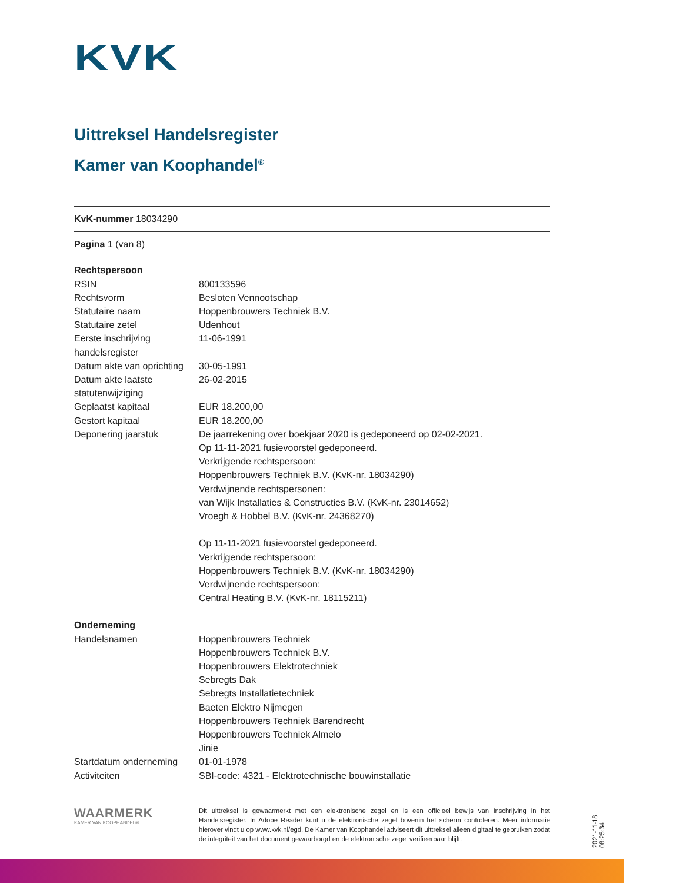KVK
Uittreksel Handelsregister
Kamer van Koophandel<sup>®</sup>
KvK-nummer 18034290
Pagina 1 (van 8)
| Rechtspersoon | |
| RSIN | 800133596 |
| Rechtsvorm | Besloten Vennootschap |
| Statutaire naam | Hoppenbrouwers Techniek B.V. |
| Statutaire zetel | Udenhout |
| Eerste inschrijving handelsregister | 11-06-1991 |
| Datum akte van oprichting | 30-05-1991 |
| Datum akte laatste statutenwijziging | 26-02-2015 |
| Geplaatst kapitaal | EUR 18.200,00 |
| Gestort kapitaal | EUR 18.200,00 |
| Deponering jaarstuk | De jaarrekening over boekjaar 2020 is gedeponeerd op 02-02-2021. Op 11-11-2021 fusievoorstel gedeponeerd. Verkrijgende rechtspersoon: Hoppenbrouwers Techniek B.V. (KvK-nr. 18034290) Verdwijnende rechtspersonen: van Wijk Installaties & Constructies B.V. (KvK-nr. 23014652) Vroegh & Hobbel B.V. (KvK-nr. 24368270) Op 11-11-2021 fusievoorstel gedeponeerd. Verkrijgende rechtspersoon: Hoppenbrouwers Techniek B.V. (KvK-nr. 18034290) Verdwijnende rechtspersoon: Central Heating B.V. (KvK-nr. 18115211) |
| Onderneming | |
| Handelsnamen | Hoppenbrouwers Techniek Hoppenbrouwers Techniek B.V. Hoppenbrouwers Elektrotechniek Sebregts Dak Sebregts Installatietechniek Baeten Elektro Nijmegen Hoppenbrouwers Techniek Barendrecht Hoppenbrouwers Techniek Almelo Jinie |
| Startdatum onderneming | 01-01-1978 |
| Activiteiten | SBI-code: 4321 - Elektrotechnische bouwinstallatie |
WAARMERK
KAMER VAN KOOPHANDEL®
Dit uittreksel is gewaarmerkt met een elektronische zegel en is een officieel bewijs van inschrijving in het Handelsregister. In Adobe Reader kunt u de elektronische zegel bovenin het scherm controleren. Meer informatie hierover vindt u op www.kvk.nl/egd. De Kamer van Koophandel adviseert dit uittreksel alleen digitaal te gebruiken zodat de integriteit van het document gewaarborgd en de elektronische zegel verifieerbaar blijft.
2021-11-18 08:25:34